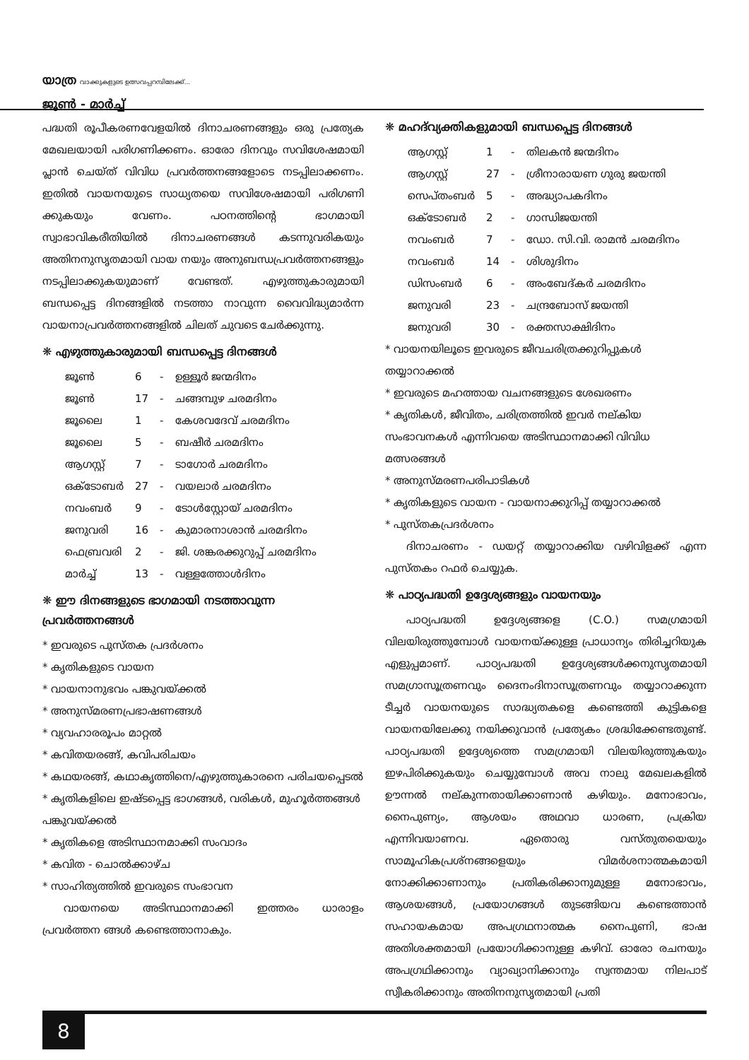യാത്ര വാക്കുകളുടെ ഉത്സവപ്പറമ്പിലേക്ക്...
ജൂൺ - മാർച്ച്
പദ്ധതി രൂപീകരണവേളയിൽ ദിനാചരണങ്ങളും ഒരു പ്രത്യേക മേഖലയായി പരിഗണിക്കണം. ഓരോ ദിനവും സവിശേഷമായി പ്ലാൻ ചെയ്ത് വിവിധ പ്രവർത്തനങ്ങളോടെ നടപ്പിലാക്കണം. ഇതിൽ വായനയുടെ സാധ്യതയെ സവിശേഷമായി പരിഗണി ക്കുകയും വേണം. പഠനത്തിന്റെ ഭാഗമായി സ്വാഭാവികരീതിയിൽ ദിനാചരണങ്ങൾ കടന്നുവരികയും അതിനനുസൃതമായി വായ നയും അനുബന്ധപ്രവർത്തനങ്ങളും നടപ്പിലാക്കുകയുമാണ് വേണ്ടത്. എഴുത്തുകാരുമായി ബന്ധപ്പെട്ട ദിനങ്ങളിൽ നടത്താ നാവുന്ന വൈവിദ്ധ്യമാർന്ന വായനാപ്രവർത്തനങ്ങളിൽ ചിലത് ചുവടെ ചേർക്കുന്നു.
❋ എഴുത്തുകാരുമായി ബന്ധപ്പെട്ട ദിനങ്ങൾ
| ജൂൺ | 6 | - | ഉള്ളൂർ ജന്മദിനം |
| ജൂൺ | 17 | - | ചങ്ങമ്പുഴ ചരമദിനം |
| ജൂലൈ | 1 | - | കേശവദേവ് ചരമദിനം |
| ജൂലൈ | 5 | - | ബഷീർ ചരമദിനം |
| ആഗസ്റ്റ് | 7 | - | ടാഗോർ ചരമദിനം |
| ഒക്ടോബർ | 27 | - | വയലാർ ചരമദിനം |
| നവംബർ | 9 | - | ടോൾസ്റ്റോയ് ചരമദിനം |
| ജനുവരി | 16 | - | കുമാരനാശാൻ ചരമദിനം |
| ഫെബ്രവരി | 2 | - | ജി. ശങ്കരക്കുറുപ്പ് ചരമദിനം |
| മാർച്ച് | 13 | - | വള്ളത്തോൾദിനം |
❋ ഈ ദിനങ്ങളുടെ ഭാഗമായി നടത്താവുന്ന
പ്രവർത്തനങ്ങൾ
* ഇവരുടെ പുസ്തക പ്രദർശനം
* കൃതികളുടെ വായന
* വായനാനുഭവം പങ്കുവയ്ക്കൽ
* അനുസ്മരണപ്രഭാഷണങ്ങൾ
* വ്യവഹാരരൂപം മാറ്റൽ
* കവിതയരങ്ങ്, കവിപരിചയം
* കഥയരങ്ങ്, കഥാകൃത്തിനെ/എഴുത്തുകാരനെ പരിചയപ്പെടൽ
* കൃതികളിലെ ഇഷ്ടപ്പെട്ട ഭാഗങ്ങൾ, വരികൾ, മുഹൂർത്തങ്ങൾ പങ്കുവയ്ക്കൽ
* കൃതികളെ അടിസ്ഥാനമാക്കി സംവാദം
* കവിത - ചൊൽക്കാഴ്ച
* സാഹിത്യത്തിൽ ഇവരുടെ സംഭാവന
വായനയെ അടിസ്ഥാനമാക്കി ഇത്തരം ധാരാളം പ്രവർത്തന ങ്ങൾ കണ്ടെത്താനാകും.
❋ മഹദ്‌വ്യക്തികളുമായി ബന്ധപ്പെട്ട ദിനങ്ങൾ
| ആഗസ്റ്റ് | 1 | - | തിലകൻ ജന്മദിനം |
| ആഗസ്റ്റ് | 27 | - | ശ്രീനാരായണ ഗുരു ജയന്തി |
| സെപ്തംബർ | 5 | - | അദ്ധ്യാപകദിനം |
| ഒക്ടോബർ | 2 | - | ഗാന്ധിജയന്തി |
| നവംബർ | 7 | - | ഡോ. സി.വി. രാമൻ ചരമദിനം |
| നവംബർ | 14 | - | ശിശുദിനം |
| ഡിസംബർ | 6 | - | അംബേദ്കർ ചരമദിനം |
| ജനുവരി | 23 | - | ചന്ദ്രബോസ് ജയന്തി |
| ജനുവരി | 30 | - | രക്തസാക്ഷിദിനം |
* വായനയിലൂടെ ഇവരുടെ ജീവചരിത്രക്കുറിപ്പുകൾ തയ്യാറാക്കൽ
* ഇവരുടെ മഹത്തായ വചനങ്ങളുടെ ശേഖരണം
* കൃതികൾ, ജീവിതം, ചരിത്രത്തിൽ ഇവർ നല്കിയ സംഭാവനകൾ എന്നിവയെ അടിസ്ഥാനമാക്കി വിവിധ മത്സരങ്ങൾ
* അനുസ്മരണപരിപാടികൾ
* കൃതികളുടെ വായന - വായനാക്കുറിപ്പ് തയ്യാറാക്കൽ
* പുസ്തകപ്രദർശനം
ദിനാചരണം - ഡയറ്റ് തയ്യാറാക്കിയ വഴിവിളക്ക് എന്ന പുസ്തകം റഫർ ചെയ്യുക.
❋ പാഠ്യപദ്ധതി ഉദ്ദേശ്യങ്ങളും വായനയും
പാഠ്യപദ്ധതി ഉദ്ദേശ്യങ്ങളെ (C.O.) സമഗ്രമായി വിലയിരുത്തുമ്പോൾ വായനയ്ക്കുള്ള പ്രാധാന്യം തിരിച്ചറിയുക എളുപ്പമാണ്. പാഠ്യപദ്ധതി ഉദ്ദേശ്യങ്ങൾക്കനുസൃതമായി സമഗ്രാസൂത്രണവും ദൈനംദിനാസൂത്രണവും തയ്യാറാക്കുന്ന ടീച്ചർ വായനയുടെ സാദ്ധ്യതകളെ കണ്ടെത്തി കുട്ടികളെ വായനയിലേക്കു നയിക്കുവാൻ പ്രത്യേകം ശ്രദ്ധിക്കേണ്ടതുണ്ട്. പാഠ്യപദ്ധതി ഉദ്ദേശ്യത്തെ സമഗ്രമായി വിലയിരുത്തുകയും ഇഴപിരിക്കുകയും ചെയ്യുമ്പോൾ അവ നാലു മേഖലകളിൽ ഊന്നൽ നല്കുന്നതായിക്കാണാൻ കഴിയും. മനോഭാവം, നൈപുണ്യം, ആശയം അഥവാ ധാരണ, പ്രക്രിയ എന്നിവയാണവ. ഏതൊരു വസ്തുതയെയും സാമൂഹികപ്രശ്നങ്ങളെയും വിമർശനാത്മകമായി നോക്കിക്കാണാനും പ്രതികരിക്കാനുമുള്ള മനോഭാവം, ആശയങ്ങൾ, പ്രയോഗങ്ങൾ തുടങ്ങിയവ കണ്ടെത്താൻ സഹായകമായ അപഗ്രഥനാത്മക നൈപുണി, ഭാഷ അതിശക്തമായി പ്രയോഗിക്കാനുള്ള കഴിവ്. ഓരോ രചനയും അപഗ്രഥിക്കാനും വ്യാഖ്യാനിക്കാനും സ്വന്തമായ നിലപാട് സ്വീകരിക്കാനും അതിനനുസൃതമായി പ്രതി
8